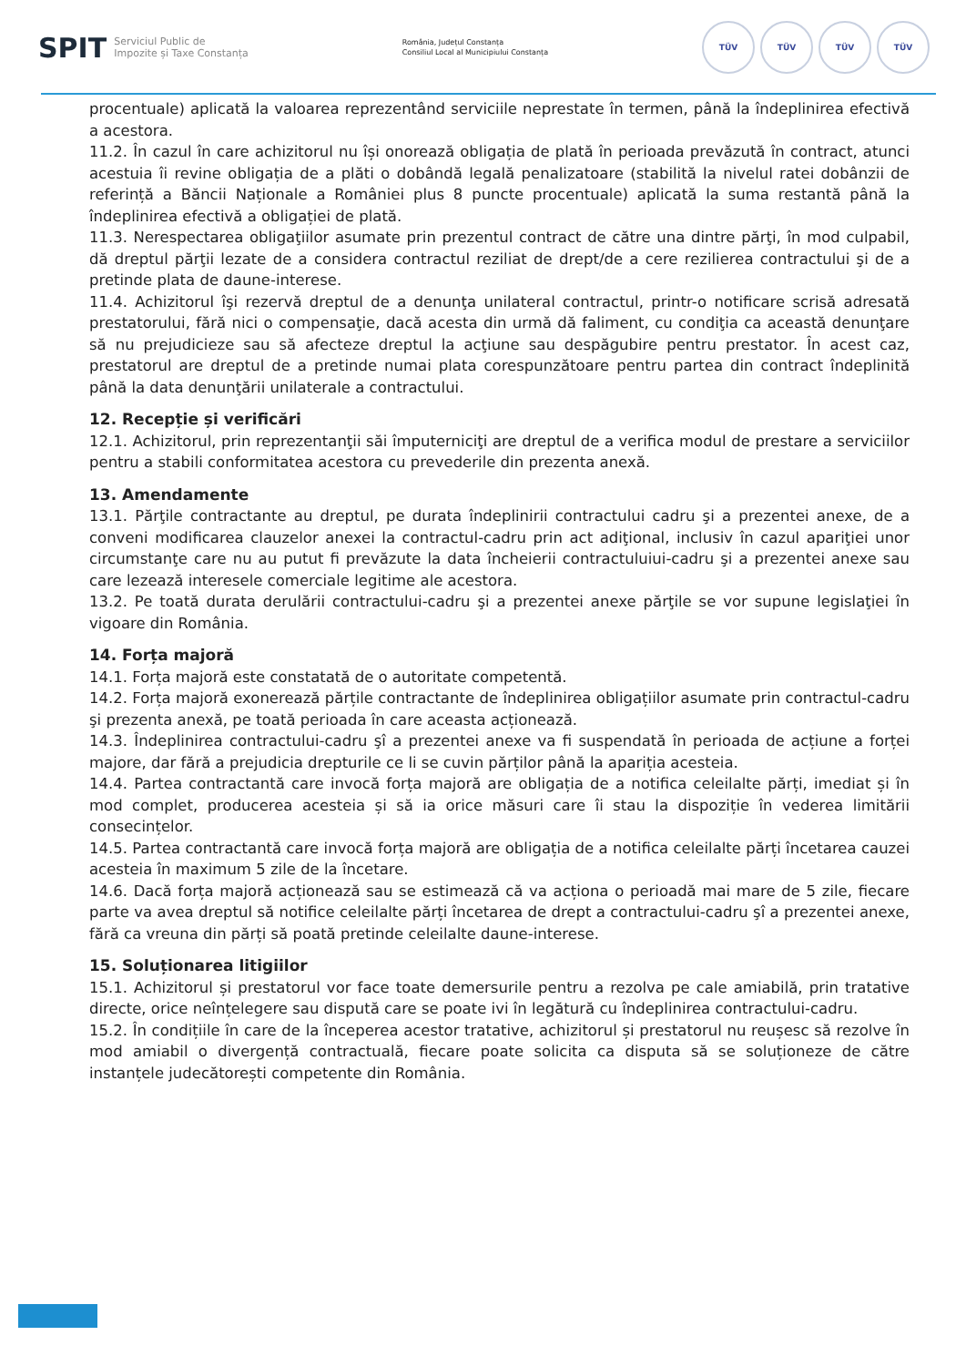SPIT
Serviciul Public de
Impozite și Taxe Constanța
România, Județul Constanța
Consiliul Local al Municipiului Constanța
TÜV TÜV TÜV TÜV
procentuale) aplicată la valoarea reprezentând serviciile neprestate în termen, până la îndeplinirea efectivă a acestora.
11.2. În cazul în care achizitorul nu își onorează obligația de plată în perioada prevăzută în contract, atunci acestuia îi revine obligația de a plăti o dobândă legală penalizatoare (stabilită la nivelul ratei dobânzii de referință a Băncii Naționale a României plus 8 puncte procentuale) aplicată la suma restantă până la îndeplinirea efectivă a obligației de plată.
11.3. Nerespectarea obligaţiilor asumate prin prezentul contract de către una dintre părţi, în mod culpabil, dă dreptul părţii lezate de a considera contractul reziliat de drept/de a cere rezilierea contractului şi de a pretinde plata de daune-interese.
11.4. Achizitorul îşi rezervă dreptul de a denunţa unilateral contractul, printr-o notificare scrisă adresată prestatorului, fără nici o compensaţie, dacă acesta din urmă dă faliment, cu condiţia ca această denunţare să nu prejudicieze sau să afecteze dreptul la acţiune sau despăgubire pentru prestator. În acest caz, prestatorul are dreptul de a pretinde numai plata corespunzătoare pentru partea din contract îndeplinită până la data denunţării unilaterale a contractului.
12. Recepție și verificări
12.1. Achizitorul, prin reprezentanţii săi împuterniciţi are dreptul de a verifica modul de prestare a serviciilor pentru a stabili conformitatea acestora cu prevederile din prezenta anexă.
13. Amendamente
13.1. Părţile contractante au dreptul, pe durata îndeplinirii contractului cadru şi a prezentei anexe, de a conveni modificarea clauzelor anexei la contractul-cadru prin act adiţional, inclusiv în cazul apariţiei unor circumstanţe care nu au putut fi prevăzute la data încheierii contractuluiui-cadru şi a prezentei anexe sau care lezează interesele comerciale legitime ale acestora.
13.2. Pe toată durata derulării contractului-cadru şi a prezentei anexe părţile se vor supune legislaţiei în vigoare din România.
14. Forța majoră
14.1. Forța majoră este constatată de o autoritate competentă.
14.2. Forța majoră exonerează părțile contractante de îndeplinirea obligațiilor asumate prin contractul-cadru şi prezenta anexă, pe toată perioada în care aceasta acționează.
14.3. Îndeplinirea contractului-cadru şî a prezentei anexe va fi suspendată în perioada de acțiune a forței majore, dar fără a prejudicia drepturile ce li se cuvin părților până la apariția acesteia.
14.4. Partea contractantă care invocă forța majoră are obligația de a notifica celeilalte părți, imediat și în mod complet, producerea acesteia și să ia orice măsuri care îi stau la dispoziție în vederea limitării consecințelor.
14.5. Partea contractantă care invocă forța majoră are obligația de a notifica celeilalte părți încetarea cauzei acesteia în maximum 5 zile de la încetare.
14.6. Dacă forța majoră acționează sau se estimează că va acționa o perioadă mai mare de 5 zile, fiecare parte va avea dreptul să notifice celeilalte părți încetarea de drept a contractului-cadru şî a prezentei anexe, fără ca vreuna din părți să poată pretinde celeilalte daune-interese.
15. Soluționarea litigiilor
15.1. Achizitorul și prestatorul vor face toate demersurile pentru a rezolva pe cale amiabilă, prin tratative directe, orice neînțelegere sau dispută care se poate ivi în legătură cu îndeplinirea contractului-cadru.
15.2. În condițiile în care de la începerea acestor tratative, achizitorul și prestatorul nu reușesc să rezolve în mod amiabil o divergență contractuală, fiecare poate solicita ca disputa să se soluționeze de către instanțele judecătorești competente din România.